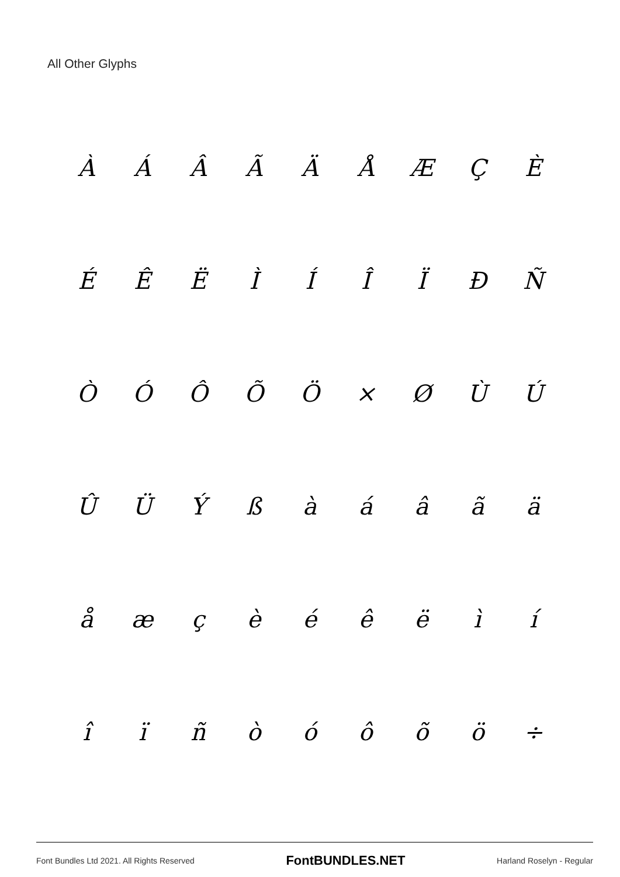All Other Glyphs
À Á Â Ã Ä Å Æ Ç È
É Ê Ë Ì Í Î Ï Ð Ñ
Ò Ó Ô Õ Ö × Ø Ù Ú
Û Ü Ý ß à á â ã ä
å æ ç è é ê ë ì í
î ï ñ ò ó ô õ ö ÷
Font Bundles Ltd 2021. All Rights Reserved
FontBUNDLES.NET
Harland Roselyn - Regular